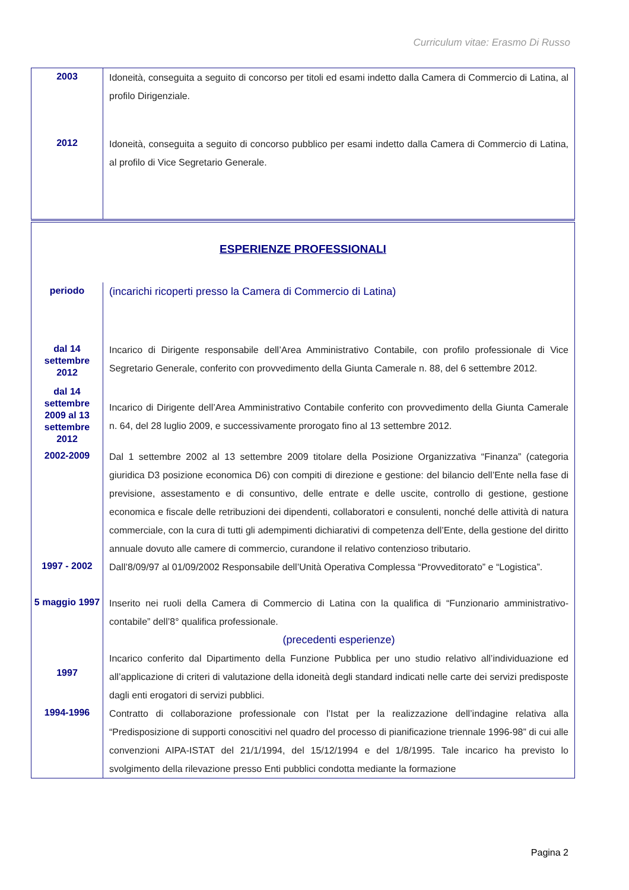Curriculum vitae: Erasmo Di Russo
| 2003 | Idoneità, conseguita a seguito di concorso per titoli ed esami indetto dalla Camera di Commercio di Latina, al profilo Dirigenziale. |
| 2012 | Idoneità, conseguita a seguito di concorso pubblico per esami indetto dalla Camera di Commercio di Latina, al profilo di Vice Segretario Generale. |
| ESPERIENZE PROFESSIONALI | |
| periodo | (incarichi ricoperti presso la Camera di Commercio di Latina) |
| dal 14 settembre 2012 | Incarico di Dirigente responsabile dell’Area Amministrativo Contabile, con profilo professionale di Vice Segretario Generale, conferito con provvedimento della Giunta Camerale n. 88, del 6 settembre 2012. |
| dal 14 settembre 2009 al 13 settembre 2012 | Incarico di Dirigente dell’Area Amministrativo Contabile conferito con provvedimento della Giunta Camerale n. 64, del 28 luglio 2009, e successivamente prorogato fino al 13 settembre 2012. |
| 2002-2009 | Dal 1 settembre 2002 al 13 settembre 2009 titolare della Posizione Organizzativa “Finanza” (categoria giuridica D3 posizione economica D6) con compiti di direzione e gestione: del bilancio dell’Ente nella fase di previsione, assestamento e di consuntivo, delle entrate e delle uscite, controllo di gestione, gestione economica e fiscale delle retribuzioni dei dipendenti, collaboratori e consulenti, nonché delle attività di natura commerciale, con la cura di tutti gli adempimenti dichiarativi di competenza dell’Ente, della gestione del diritto annuale dovuto alle camere di commercio, curandone il relativo contenzioso tributario. |
| 1997 - 2002 | Dall’8/09/97 al 01/09/2002 Responsabile dell’Unità Operativa Complessa “Provveditorato” e “Logistica”. |
| 5 maggio 1997 | Inserito nei ruoli della Camera di Commercio di Latina con la qualifica di “Funzionario amministrativo-contabile” dell’8° qualifica professionale. (precedenti esperienze) |
| 1997 | Incarico conferito dal Dipartimento della Funzione Pubblica per uno studio relativo all’individuazione ed all’applicazione di criteri di valutazione della idoneità degli standard indicati nelle carte dei servizi predisposte dagli enti erogatori di servizi pubblici. |
| 1994-1996 | Contratto di collaborazione professionale con l’Istat per la realizzazione dell’indagine relativa alla “Predisposizione di supporti conoscitivi nel quadro del processo di pianificazione triennale 1996-98” di cui alle convenzioni AIPA-ISTAT del 21/1/1994, del 15/12/1994 e del 1/8/1995. Tale incarico ha previsto lo svolgimento della rilevazione presso Enti pubblici condotta mediante la formazione |
Pagina 2